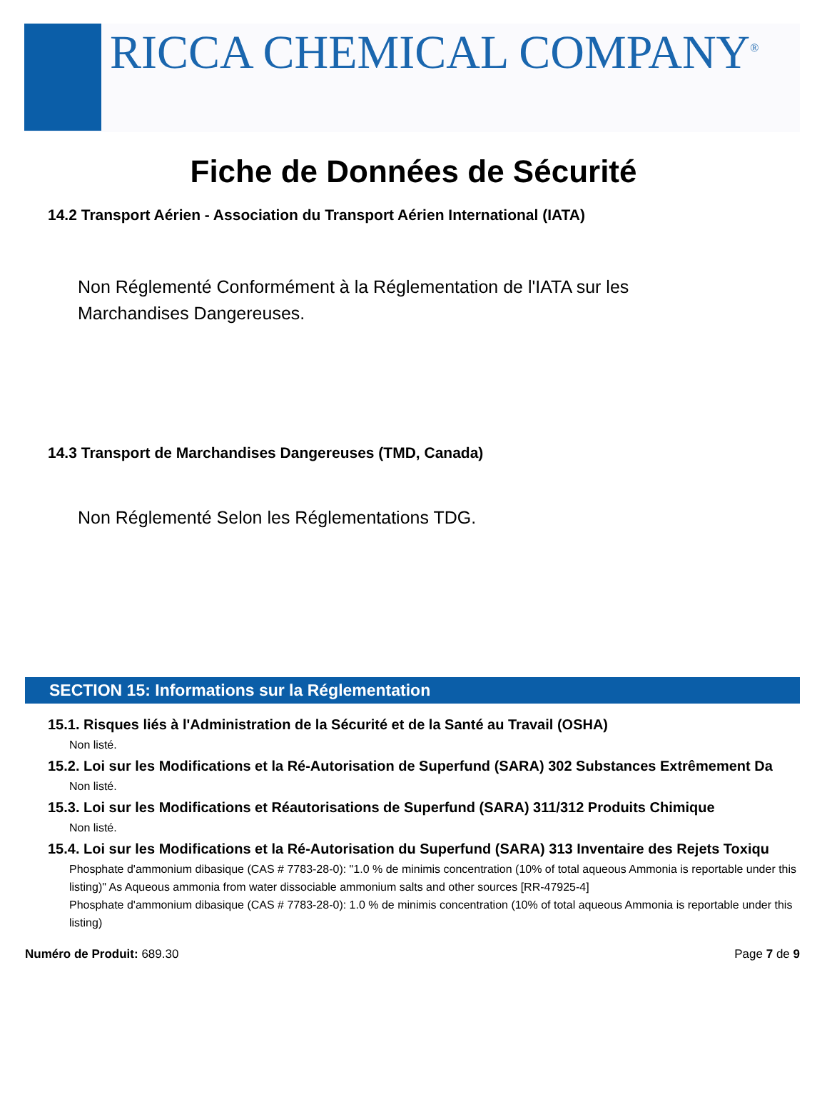RICCA CHEMICAL COMPANY<sup>®</sup>
Fiche de Données de Sécurité
14.2 Transport Aérien - Association du Transport Aérien International (IATA)
Non Réglementé Conformément à la Réglementation de l'IATA sur les
Marchandises Dangereuses.
14.3 Transport de Marchandises Dangereuses (TMD, Canada)
Non Réglementé Selon les Réglementations TDG.
SECTION 15: Informations sur la Réglementation
15.1. Risques liés à l'Administration de la Sécurité et de la Santé au Travail (OSHA)
Non listé.
15.2. Loi sur les Modifications et la Ré-Autorisation de Superfund (SARA) 302 Substances Extrêmement Da
Non listé.
15.3. Loi sur les Modifications et Réautorisations de Superfund (SARA) 311/312 Produits Chimique
Non listé.
15.4. Loi sur les Modifications et la Ré-Autorisation du Superfund (SARA) 313 Inventaire des Rejets Toxiqu
Phosphate d'ammonium dibasique (CAS # 7783-28-0): "1.0 % de minimis concentration (10% of total aqueous Ammonia is reportable under this listing)" As Aqueous ammonia from water dissociable ammonium salts and other sources [RR-47925-4]
Phosphate d'ammonium dibasique (CAS # 7783-28-0): 1.0 % de minimis concentration (10% of total aqueous Ammonia is reportable under this listing)
Numéro de Produit: 689.30 Page 7 de 9